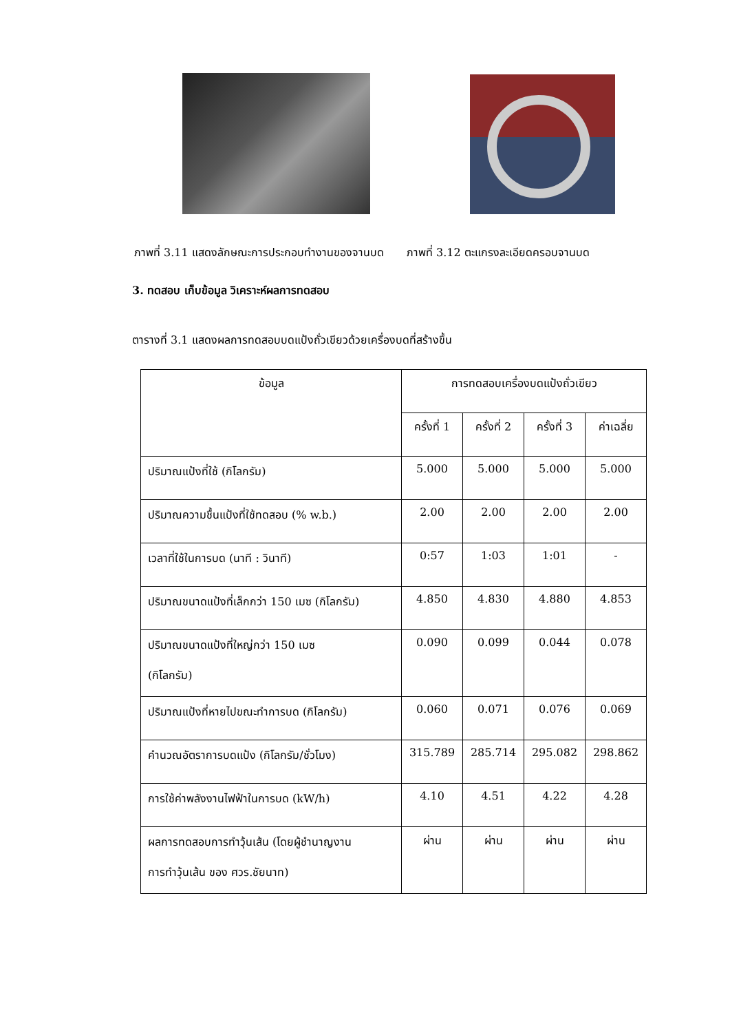ภาพที่ 3.11 แสดงลักษณะการประกอบทำงานของจานบด ภาพที่ 3.12 ตะแกรงละเอียดครอบจานบด
3. ทดสอบ เก็บข้อมูล วิเคราะห์ผลการทดสอบ
ตารางที่ 3.1 แสดงผลการทดสอบบดแป้งถั่วเขียวด้วยเครื่องบดที่สร้างขึ้น
| ข้อมูล | การทดสอบเครื่องบดแป้งถั่วเขียว | | | |
| --- | --- | --- | --- | --- |
| | ครั้งที่ 1 | ครั้งที่ 2 | ครั้งที่ 3 | ค่าเฉลี่ย |
| ปริมาณแป้งที่ใช้ (กิโลกรัม) | 5.000 | 5.000 | 5.000 | 5.000 |
| ปริมาณความชื้นแป้งที่ใช้ทดสอบ (% w.b.) | 2.00 | 2.00 | 2.00 | 2.00 |
| เวลาที่ใช้ในการบด (นาที : วินาที) | 0:57 | 1:03 | 1:01 | - |
| ปริมาณขนาดแป้งที่เล็กกว่า 150 เมซ (กิโลกรัม) | 4.850 | 4.830 | 4.880 | 4.853 |
| ปริมาณขนาดแป้งที่ใหญ่กว่า 150 เมซ (กิโลกรัม) | 0.090 | 0.099 | 0.044 | 0.078 |
| ปริมาณแป้งที่หายไปขณะทำการบด (กิโลกรัม) | 0.060 | 0.071 | 0.076 | 0.069 |
| คำนวณอัตราการบดแป้ง (กิโลกรัม/ชั่วโมง) | 315.789 | 285.714 | 295.082 | 298.862 |
| การใช้ค่าพลังงานไฟฟ้าในการบด (kW/h) | 4.10 | 4.51 | 4.22 | 4.28 |
| ผลการทดสอบการทำวุ้นเส้น (โดยผู้ชำนาญงาน การทำวุ้นเส้น ของ ศวร.ชัยนาท) | ผ่าน | ผ่าน | ผ่าน | ผ่าน |